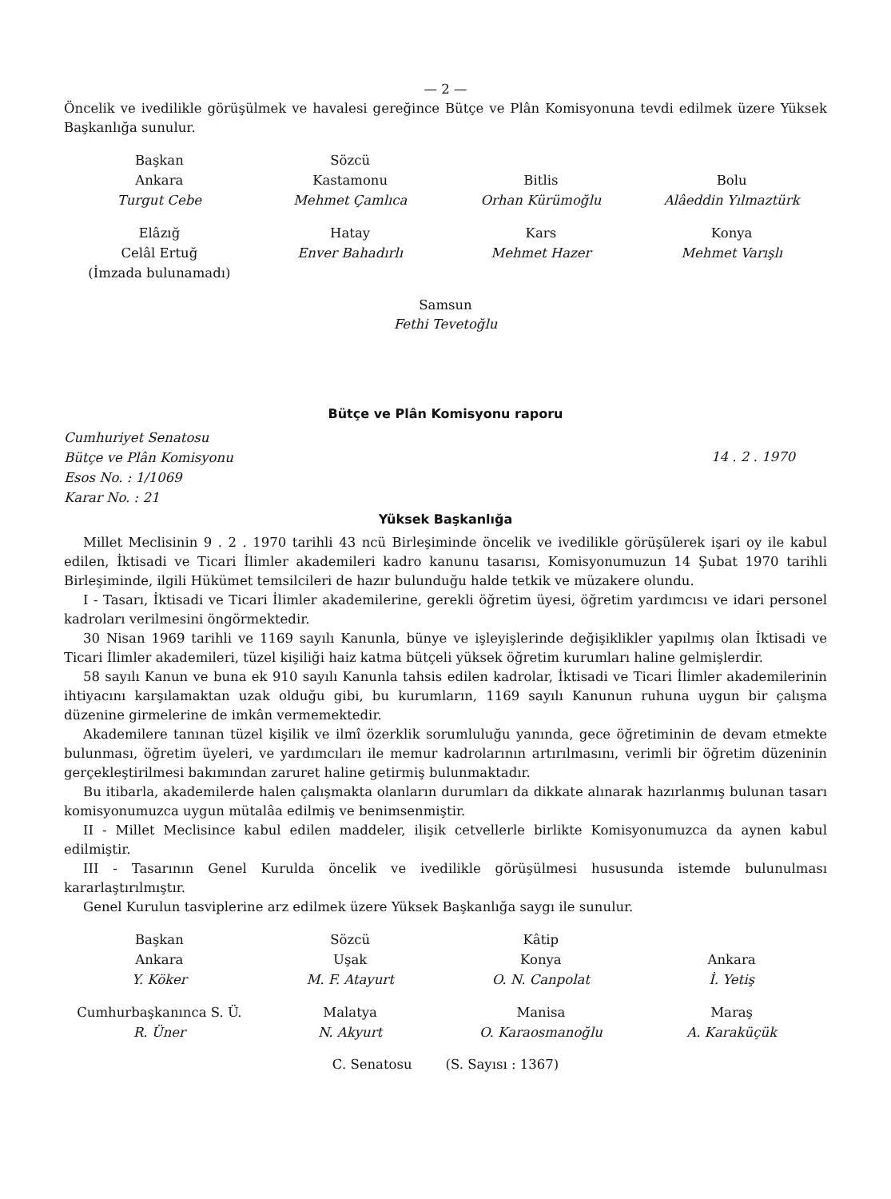— 2 —
Öncelik ve ivedilikle görüşülmek ve havalesi gereğince Bütçe ve Plân Komisyonuna tevdi edilmek üzere Yüksek Başkanlığa sunulur.
Başkan
Ankara
Turgut Cebe
Sözcü
Kastamonu
Mehmet Çamlıca
Bitlis
Orhan Kürümoğlu
Bolu
Alâeddin Yılmaztürk
Elâzığ
Celâl Ertuğ
(İmzada bulunamadı)
Hatay
Enver Bahadırlı
Kars
Mehmet Hazer
Konya
Mehmet Varışlı
Samsun
Fethi Tevetoğlu
Bütçe ve Plân Komisyonu raporu
Cumhuriyet Senatosu
Bütçe ve Plân Komisyonu
Esos No. : 1/1069
Karar No. : 21
14 . 2 . 1970
Yüksek Başkanlığa
Millet Meclisinin 9 . 2 . 1970 tarihli 43 ncü Birleşiminde öncelik ve ivedilikle görüşülerek işari oy ile kabul edilen, İktisadi ve Ticari İlimler akademileri kadro kanunu tasarısı, Komisyonumuzun 14 Şubat 1970 tarihli Birleşiminde, ilgili Hükümet temsilcileri de hazır bulunduğu halde tetkik ve müzakere olundu.
I - Tasarı, İktisadi ve Ticari İlimler akademilerine, gerekli öğretim üyesi, öğretim yardımcısı ve idari personel kadroları verilmesini öngörmektedir.
30 Nisan 1969 tarihli ve 1169 sayılı Kanunla, bünye ve işleyişlerinde değişiklikler yapılmış olan İktisadi ve Ticari İlimler akademileri, tüzel kişiliği haiz katma bütçeli yüksek öğretim kurumları haline gelmişlerdir.
58 sayılı Kanun ve buna ek 910 sayılı Kanunla tahsis edilen kadrolar, İktisadi ve Ticari İlimler akademilerinin ihtiyacını karşılamaktan uzak olduğu gibi, bu kurumların, 1169 sayılı Kanunun ruhuna uygun bir çalışma düzenine girmelerine de imkân vermemektedir.
Akademilere tanınan tüzel kişilik ve ilmî özerklik sorumluluğu yanında, gece öğretiminin de devam etmekte bulunması, öğretim üyeleri, ve yardımcıları ile memur kadrolarının artırılmasını, verimli bir öğretim düzeninin gerçekleştirilmesi bakımından zaruret haline getirmiş bulunmaktadır.
Bu itibarla, akademilerde halen çalışmakta olanların durumları da dikkate alınarak hazırlanmış bulunan tasarı komisyonumuzca uygun mütalâa edilmiş ve benimsenmiştir.
II - Millet Meclisince kabul edilen maddeler, ilişik cetvellerle birlikte Komisyonumuzca da aynen kabul edilmiştir.
III - Tasarının Genel Kurulda öncelik ve ivedilikle görüşülmesi hususunda istemde bulunulması kararlaştırılmıştır.
Genel Kurulun tasviplerine arz edilmek üzere Yüksek Başkanlığa saygı ile sunulur.
Başkan
Ankara
Y. Köker
Sözcü
Uşak
M. F. Atayurt
Kâtip
Konya
O. N. Canpolat
Ankara
İ. Yetiş
Cumhurbaşkanınca S. Ü.
R. Üner
Malatya
N. Akyurt
Manisa
O. Karaosmanoğlu
Maraş
A. Karaküçük
C. Senatosu (S. Sayısı : 1367)